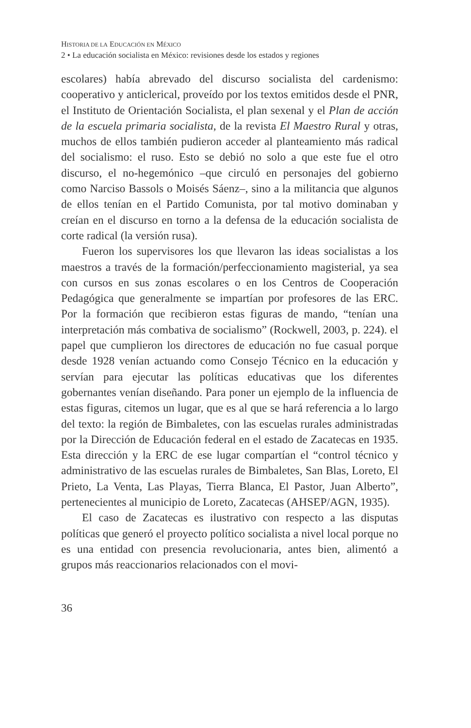HISTORIA DE LA EDUCACIÓN EN MÉXICO
2 • La educación socialista en México: revisiones desde los estados y regiones
escolares) había abrevado del discurso socialista del cardenismo: cooperativo y anticlerical, proveído por los textos emitidos desde el PNR, el Instituto de Orientación Socialista, el plan sexenal y el Plan de acción de la escuela primaria socialista, de la revista El Maestro Rural y otras, muchos de ellos también pudieron acceder al planteamiento más radical del socialismo: el ruso. Esto se debió no solo a que este fue el otro discurso, el no-hegemónico –que circuló en personajes del gobierno como Narciso Bassols o Moisés Sáenz–, sino a la militancia que algunos de ellos tenían en el Partido Comunista, por tal motivo dominaban y creían en el discurso en torno a la defensa de la educación socialista de corte radical (la versión rusa).
Fueron los supervisores los que llevaron las ideas socialistas a los maestros a través de la formación/perfeccionamiento magisterial, ya sea con cursos en sus zonas escolares o en los Centros de Cooperación Pedagógica que generalmente se impartían por profesores de las ERC. Por la formación que recibieron estas figuras de mando, “tenían una interpretación más combativa de socialismo” (Rockwell, 2003, p. 224). el papel que cumplieron los directores de educación no fue casual porque desde 1928 venían actuando como Consejo Técnico en la educación y servían para ejecutar las políticas educativas que los diferentes gobernantes venían diseñando. Para poner un ejemplo de la influencia de estas figuras, citemos un lugar, que es al que se hará referencia a lo largo del texto: la región de Bimbaletes, con las escuelas rurales administradas por la Dirección de Educación federal en el estado de Zacatecas en 1935. Esta dirección y la ERC de ese lugar compartían el “control técnico y administrativo de las escuelas rurales de Bimbaletes, San Blas, Loreto, El Prieto, La Venta, Las Playas, Tierra Blanca, El Pastor, Juan Alberto”, pertenecientes al municipio de Loreto, Zacatecas (AHSEP/AGN, 1935).
El caso de Zacatecas es ilustrativo con respecto a las disputas políticas que generó el proyecto político socialista a nivel local porque no es una entidad con presencia revolucionaria, antes bien, alimentó a grupos más reaccionarios relacionados con el movi-
36